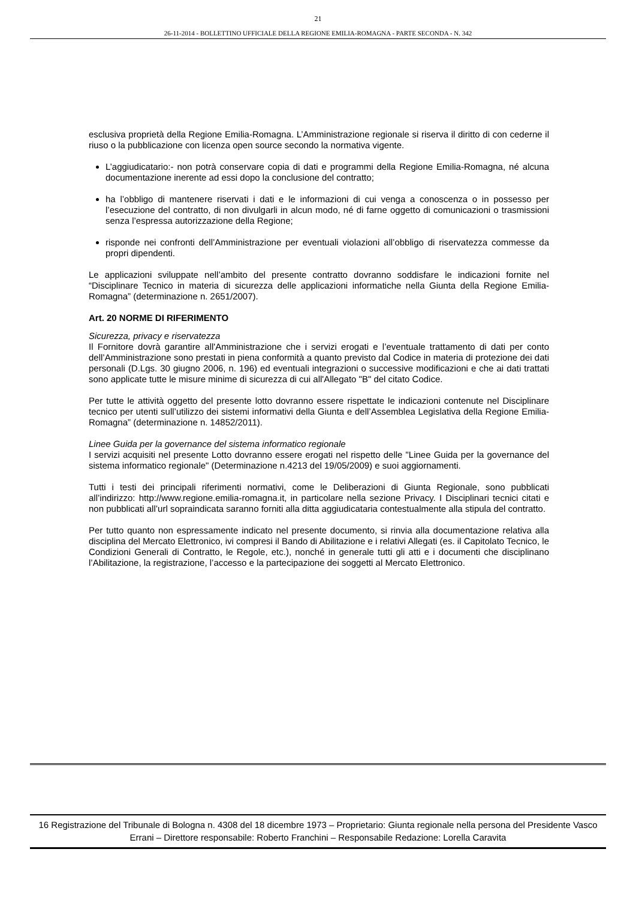21
26-11-2014 - BOLLETTINO UFFICIALE DELLA REGIONE EMILIA-ROMAGNA - PARTE SECONDA - N. 342
esclusiva proprietà della Regione Emilia-Romagna. L’Amministrazione regionale si riserva il diritto di con cederne il riuso o la pubblicazione con licenza open source secondo la normativa vigente.
L’aggiudicatario:- non potrà conservare copia di dati e programmi della Regione Emilia-Romagna, né alcuna documentazione inerente ad essi dopo la conclusione del contratto;
ha l’obbligo di mantenere riservati i dati e le informazioni di cui venga a conoscenza o in possesso per l’esecuzione del contratto, di non divulgarli in alcun modo, né di farne oggetto di comunicazioni o trasmissioni senza l’espressa autorizzazione della Regione;
risponde nei confronti dell’Amministrazione per eventuali violazioni all’obbligo di riservatezza commesse da propri dipendenti.
Le applicazioni sviluppate nell’ambito del presente contratto dovranno soddisfare le indicazioni fornite nel “Disciplinare Tecnico in materia di sicurezza delle applicazioni informatiche nella Giunta della Regione Emilia-Romagna” (determinazione n. 2651/2007).
Art. 20 NORME DI RIFERIMENTO
Sicurezza, privacy e riservatezza
Il Fornitore dovrà garantire all'Amministrazione che i servizi erogati e l’eventuale trattamento di dati per conto dell’Amministrazione sono prestati in piena conformità a quanto previsto dal Codice in materia di protezione dei dati personali (D.Lgs. 30 giugno 2006, n. 196) ed eventuali integrazioni o successive modificazioni e che ai dati trattati sono applicate tutte le misure minime di sicurezza di cui all'Allegato "B" del citato Codice.
Per tutte le attività oggetto del presente lotto dovranno essere rispettate le indicazioni contenute nel Disciplinare tecnico per utenti sull’utilizzo dei sistemi informativi della Giunta e dell’Assemblea Legislativa della Regione Emilia-Romagna” (determinazione n. 14852/2011).
Linee Guida per la governance del sistema informatico regionale
I servizi acquisiti nel presente Lotto dovranno essere erogati nel rispetto delle "Linee Guida per la governance del sistema informatico regionale" (Determinazione n.4213 del 19/05/2009) e suoi aggiornamenti.
Tutti i testi dei principali riferimenti normativi, come le Deliberazioni di Giunta Regionale, sono pubblicati all’indirizzo: http://www.regione.emilia-romagna.it, in particolare nella sezione Privacy. I Disciplinari tecnici citati e non pubblicati all’url sopraindicata saranno forniti alla ditta aggiudicataria contestualmente alla stipula del contratto.
Per tutto quanto non espressamente indicato nel presente documento, si rinvia alla documentazione relativa alla disciplina del Mercato Elettronico, ivi compresi il Bando di Abilitazione e i relativi Allegati (es. il Capitolato Tecnico, le Condizioni Generali di Contratto, le Regole, etc.), nonché in generale tutti gli atti e i documenti che disciplinano l’Abilitazione, la registrazione, l’accesso e la partecipazione dei soggetti al Mercato Elettronico.
16 Registrazione del Tribunale di Bologna n. 4308 del 18 dicembre 1973 – Proprietario: Giunta regionale nella persona del Presidente Vasco Errani – Direttore responsabile: Roberto Franchini – Responsabile Redazione: Lorella Caravita